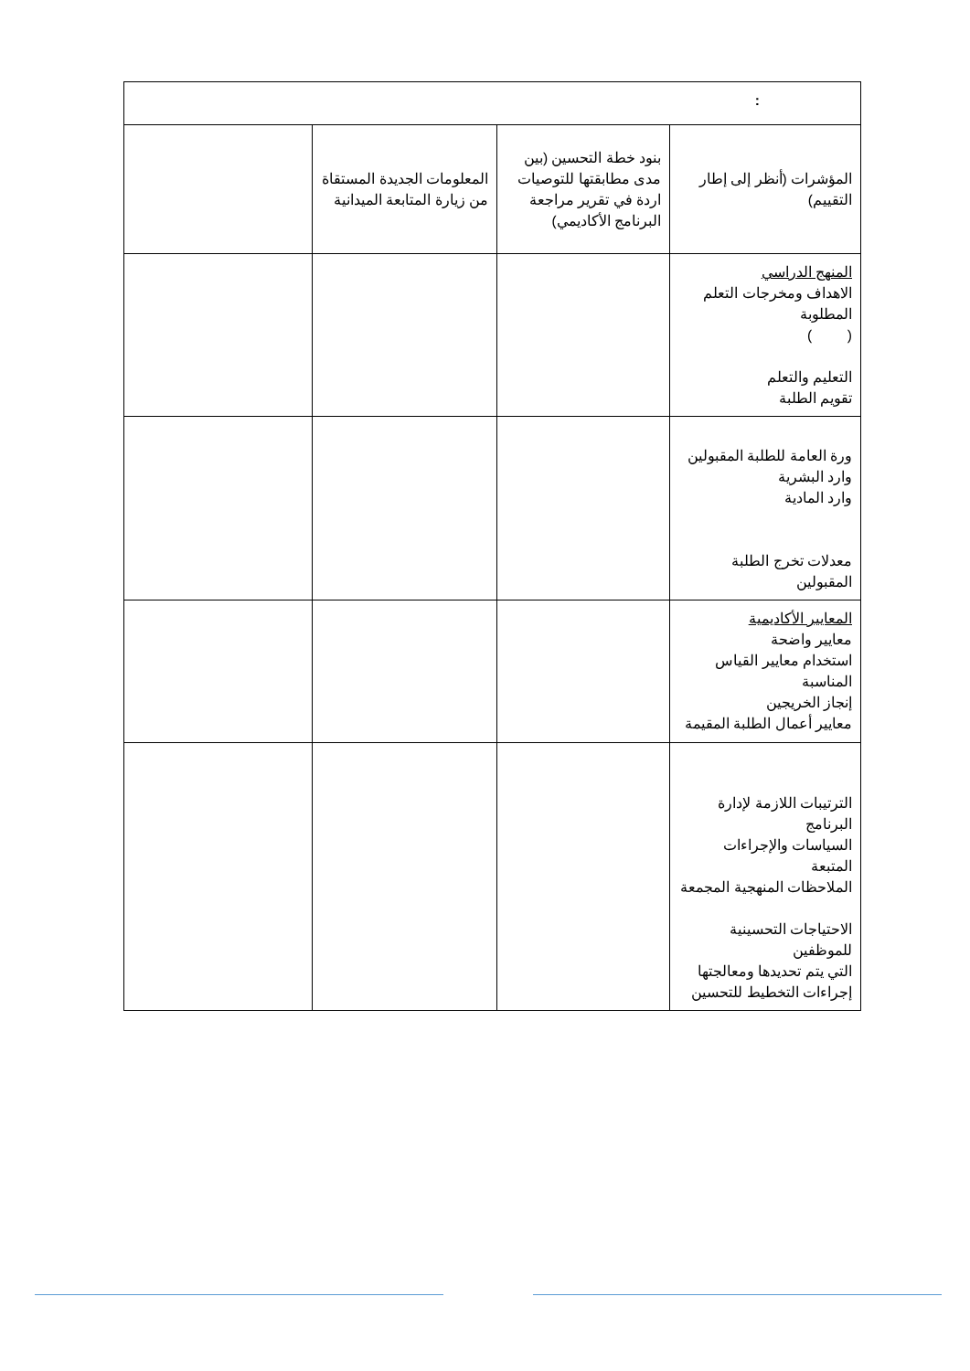| : | | | |
| المؤشرات (أنظر إلى إطار التقييم) | بنود خطة التحسين (بين مدى مطابقتها للتوصيات اردة في تقرير مراجعة البرنامج الأكاديمي) | المعلومات الجديدة المستقاة من زيارة المتابعة الميدانية | |
| المنهج الدراسي الاهداف ومخرجات التعلم المطلوبة ( ) التعليم والتعلم تقويم الطلبة | | | |
| ورة العامة للطلبة المقبولين وارد البشرية وارد المادية معدلات تخرج الطلبة المقبولين | | | |
| المعايير الأكاديمية معايير واضحة استخدام معايير القياس المناسبة إنجاز الخريجين معايير أعمال الطلبة المقيمة | | | |
| الترتيبات اللازمة لإدارة البرنامج السياسات والإجراءات المتبعة الملاحظات المنهجية المجمعة الاحتياجات التحسينية للموظفين التي يتم تحديدها ومعالجتها إجراءات التخطيط للتحسين | | | |